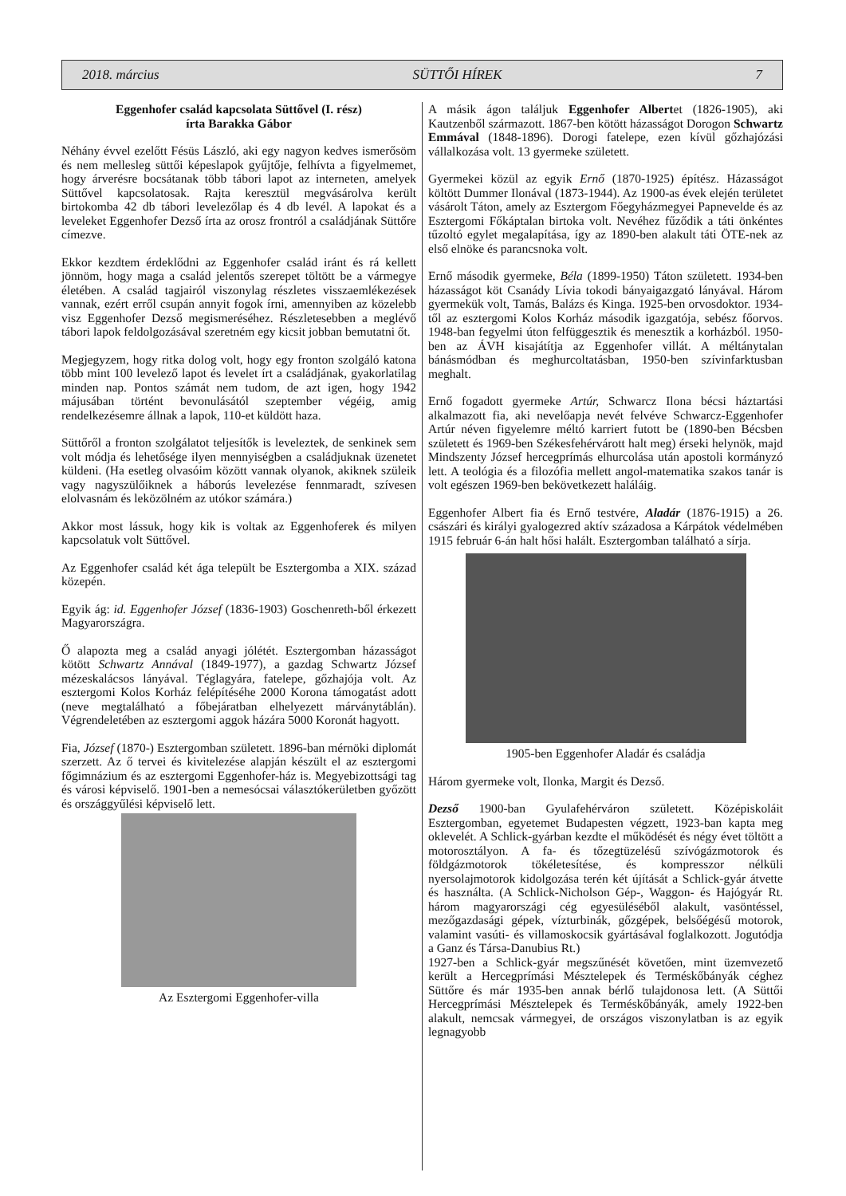2018. március SÜTTŐI HÍREK 7
Eggenhofer család kapcsolata Süttővel (I. rész)
írta Barakka Gábor
Néhány évvel ezelőtt Fésüs László, aki egy nagyon kedves ismerősöm és nem mellesleg süttői képeslapok gyűjtője, felhívta a figyelmemet, hogy árverésre bocsátanak több tábori lapot az interneten, amelyek Süttővel kapcsolatosak. Rajta keresztül megvásárolva került birtokomba 42 db tábori levelezőlap és 4 db levél. A lapokat és a leveleket Eggenhofer Dezső írta az orosz frontról a családjának Süttőre címezve.
Ekkor kezdtem érdeklődni az Eggenhofer család iránt és rá kellett jönnöm, hogy maga a család jelentős szerepet töltött be a vármegye életében. A család tagjairól viszonylag részletes visszaemlékezések vannak, ezért erről csupán annyit fogok írni, amennyiben az közelebb visz Eggenhofer Dezső megismeréséhez. Részletesebben a meglévő tábori lapok feldolgozásával szeretném egy kicsit jobban bemutatni őt.
Megjegyzem, hogy ritka dolog volt, hogy egy fronton szolgáló katona több mint 100 levelező lapot és levelet írt a családjának, gyakorlatilag minden nap. Pontos számát nem tudom, de azt igen, hogy 1942 májusában történt bevonulásától szeptember végéig, amig rendelkezésemre állnak a lapok, 110-et küldött haza.
Süttőről a fronton szolgálatot teljesítők is leveleztek, de senkinek sem volt módja és lehetősége ilyen mennyiségben a családjuknak üzenetet küldeni. (Ha esetleg olvasóim között vannak olyanok, akiknek szüleik vagy nagyszülőiknek a háborús levelezése fennmaradt, szívesen elolvasnám és leközölném az utókor számára.)
Akkor most lássuk, hogy kik is voltak az Eggenhoferek és milyen kapcsolatuk volt Süttővel.
Az Eggenhofer család két ága települt be Esztergomba a XIX. század közepén.
Egyik ág: id. Eggenhofer József (1836-1903) Goschenreth-ből érkezett Magyarországra.
Ő alapozta meg a család anyagi jólétét. Esztergomban házasságot kötött Schwartz Annával (1849-1977), a gazdag Schwartz József mézeskalácsos lányával. Téglagyára, fatelepe, gőzhajója volt. Az esztergomi Kolos Korház felépítéséhe 2000 Korona támogatást adott (neve megtalálható a főbejáratban elhelyezett márványtáblán). Végrendeletében az esztergomi aggok házára 5000 Koronát hagyott.
Fia, József (1870-) Esztergomban született. 1896-ban mérnöki diplomát szerzett. Az ő tervei és kivitelezése alapján készült el az esztergomi főgimnázium és az esztergomi Eggenhofer-ház is. Megyebizottsági tag és városi képviselő. 1901-ben a nemesócsai választókerületben győzött és országgyűlési képviselő lett.
Az Esztergomi Eggenhofer-villa
A másik ágon találjuk Eggenhofer Albertet (1826-1905), aki Kautzenből származott. 1867-ben kötött házasságot Dorogon Schwartz Emmával (1848-1896). Dorogi fatelepe, ezen kívül gőzhajózási vállalkozása volt. 13 gyermeke született.
Gyermekei közül az egyik Ernő (1870-1925) építész. Házasságot költött Dummer Ilonával (1873-1944). Az 1900-as évek elején területet vásárolt Táton, amely az Esztergom Főegyházmegyei Papnevelde és az Esztergomi Főkáptalan birtoka volt. Nevéhez fűződik a táti önkéntes tűzoltó egylet megalapítása, így az 1890-ben alakult táti ÖTE-nek az első elnöke és parancsnoka volt.
Ernő második gyermeke, Béla (1899-1950) Táton született. 1934-ben házasságot köt Csanády Lívia tokodi bányaigazgató lányával. Három gyermekük volt, Tamás, Balázs és Kinga. 1925-ben orvosdoktor. 1934-től az esztergomi Kolos Korház második igazgatója, sebész főorvos. 1948-ban fegyelmi úton felfüggesztik és menesztik a korházból. 1950-ben az ÁVH kisajátítja az Eggenhofer villát. A méltánytalan bánásmódban és meghurcoltatásban, 1950-ben szívinfarktusban meghalt.
Ernő fogadott gyermeke Artúr, Schwarcz Ilona bécsi háztartási alkalmazott fia, aki nevelőapja nevét felvéve Schwarcz-Eggenhofer Artúr néven figyelemre méltó karriert futott be (1890-ben Bécsben született és 1969-ben Székesfehérvárott halt meg) érseki helynök, majd Mindszenty József hercegprímás elhurcolása után apostoli kormányzó lett. A teológia és a filozófia mellett angol-matematika szakos tanár is volt egészen 1969-ben bekövetkezett haláláig.
Eggenhofer Albert fia és Ernő testvére, Aladár (1876-1915) a 26. császári és királyi gyalogezred aktív századosa a Kárpátok védelmében 1915 február 6-án halt hősi halált. Esztergomban található a sírja.
1905-ben Eggenhofer Aladár és családja
Három gyermeke volt, Ilonka, Margit és Dezső.
Dezső 1900-ban Gyulafehérváron született. Középiskoláit Esztergomban, egyetemet Budapesten végzett, 1923-ban kapta meg oklevelét. A Schlick-gyárban kezdte el működését és négy évet töltött a motorosztályon. A fa- és tőzegtüzelésű szívógázmotorok és földgázmotorok tökéletesítése, és kompresszor nélküli nyersolajmotorok kidolgozása terén két újítását a Schlick-gyár átvette és használta. (A Schlick-Nicholson Gép-, Waggon- és Hajógyár Rt. három magyarországi cég egyesüléséből alakult, vasöntéssel, mezőgazdasági gépek, vízturbinák, gőzgépek, belsőégésű motorok, valamint vasúti- és villamoskocsik gyártásával foglalkozott. Jogutódja a Ganz és Társa-Danubius Rt.)
1927-ben a Schlick-gyár megszűnését követően, mint üzemvezető került a Hercegprímási Mésztelepek és Terméskőbányák céghez Süttőre és már 1935-ben annak bérlő tulajdonosa lett. (A Süttői Hercegprímási Mésztelepek és Terméskőbányák, amely 1922-ben alakult, nemcsak vármegyei, de országos viszonylatban is az egyik legnagyobb